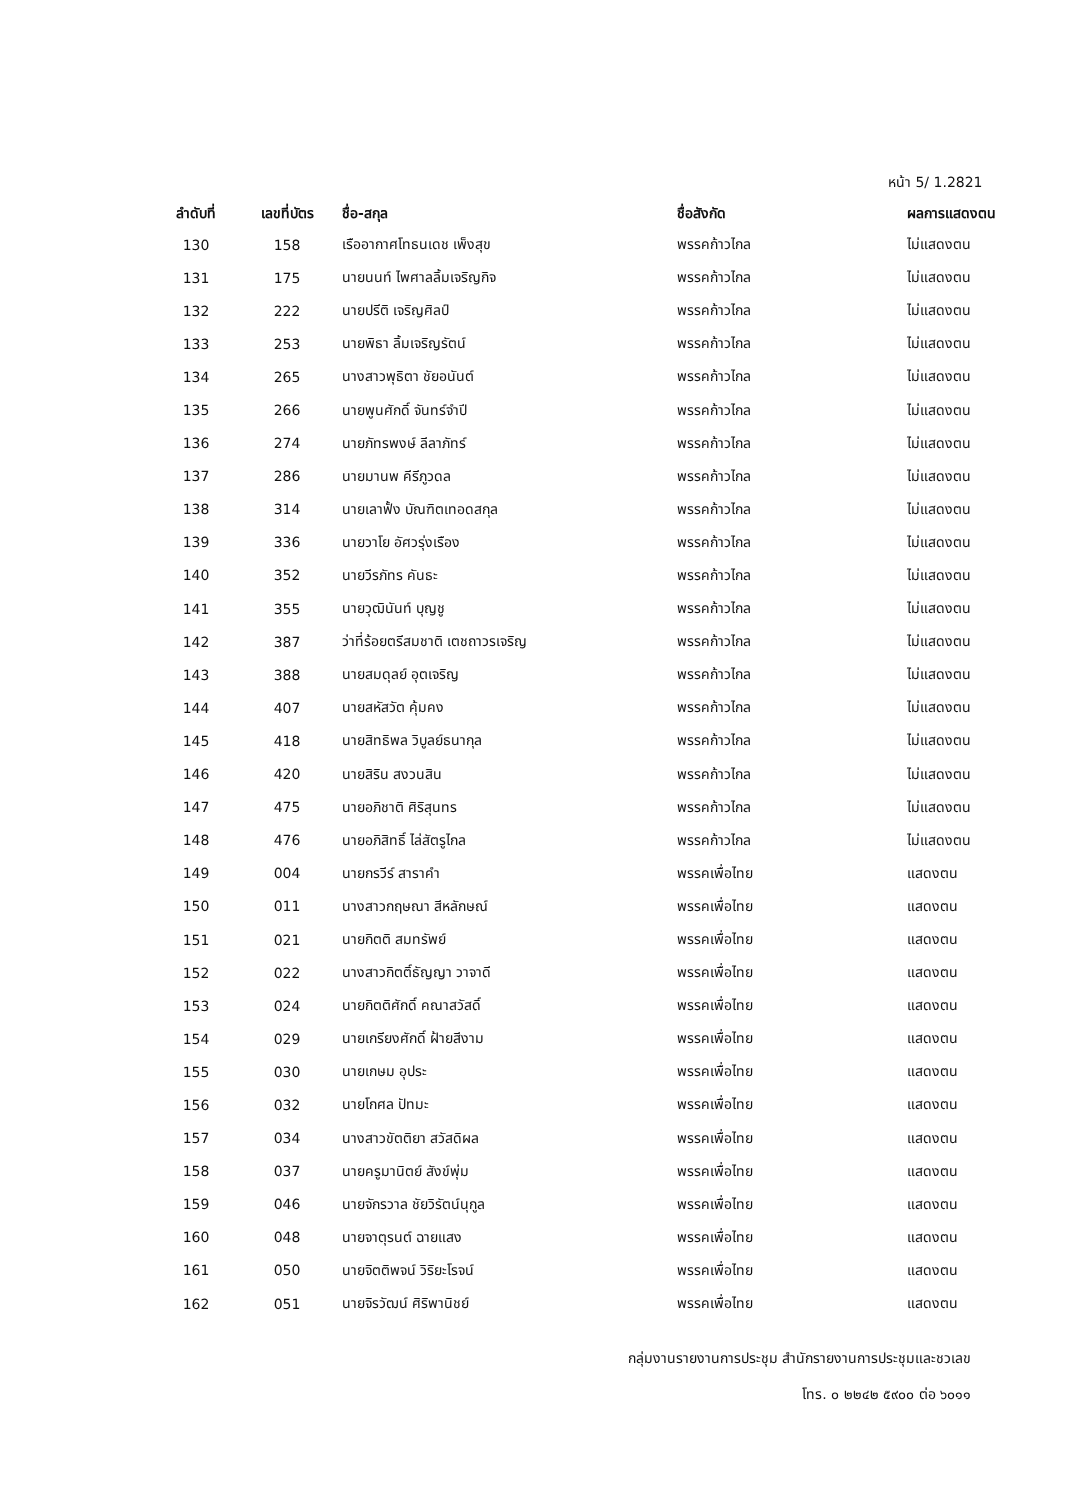หน้า 5/ 1.2821
| ลำดับที่ | เลขที่บัตร | ชื่อ-สกุล | ชื่อสังกัด | ผลการแสดงตน |
| --- | --- | --- | --- | --- |
| 130 | 158 | เรืออากาศโทธนเดช เพ็งสุข | พรรคก้าวไกล | ไม่แสดงตน |
| 131 | 175 | นายนนท์ ไพศาลลิ้มเจริญกิจ | พรรคก้าวไกล | ไม่แสดงตน |
| 132 | 222 | นายปรีติ เจริญศิลป์ | พรรคก้าวไกล | ไม่แสดงตน |
| 133 | 253 | นายพิธา ลิ้มเจริญรัตน์ | พรรคก้าวไกล | ไม่แสดงตน |
| 134 | 265 | นางสาวพุธิตา ชัยอนันต์ | พรรคก้าวไกล | ไม่แสดงตน |
| 135 | 266 | นายพูนศักดิ์ จันทร์จำปี | พรรคก้าวไกล | ไม่แสดงตน |
| 136 | 274 | นายภัทรพงษ์ ลีลาภัทร์ | พรรคก้าวไกล | ไม่แสดงตน |
| 137 | 286 | นายมานพ คีรีภูวดล | พรรคก้าวไกล | ไม่แสดงตน |
| 138 | 314 | นายเลาฟั้ง บัณฑิตเทอดสกุล | พรรคก้าวไกล | ไม่แสดงตน |
| 139 | 336 | นายวาโย อัศวรุ่งเรือง | พรรคก้าวไกล | ไม่แสดงตน |
| 140 | 352 | นายวีรภัทร คันธะ | พรรคก้าวไกล | ไม่แสดงตน |
| 141 | 355 | นายวุฒินันท์ บุญชู | พรรคก้าวไกล | ไม่แสดงตน |
| 142 | 387 | ว่าที่ร้อยตรีสมชาติ เตชถาวรเจริญ | พรรคก้าวไกล | ไม่แสดงตน |
| 143 | 388 | นายสมดุลย์ อุตเจริญ | พรรคก้าวไกล | ไม่แสดงตน |
| 144 | 407 | นายสหัสวัต คุ้มคง | พรรคก้าวไกล | ไม่แสดงตน |
| 145 | 418 | นายสิทธิพล วิบูลย์ธนากุล | พรรคก้าวไกล | ไม่แสดงตน |
| 146 | 420 | นายสิริน สงวนสิน | พรรคก้าวไกล | ไม่แสดงตน |
| 147 | 475 | นายอภิชาติ ศิริสุนทร | พรรคก้าวไกล | ไม่แสดงตน |
| 148 | 476 | นายอภิสิทธิ์ ไล่สัตรูไกล | พรรคก้าวไกล | ไม่แสดงตน |
| 149 | 004 | นายกรวีร์ สาราคำ | พรรคเพื่อไทย | แสดงตน |
| 150 | 011 | นางสาวกฤษณา สีหลักษณ์ | พรรคเพื่อไทย | แสดงตน |
| 151 | 021 | นายกิตติ สมทรัพย์ | พรรคเพื่อไทย | แสดงตน |
| 152 | 022 | นางสาวกิตติ์ธัญญา วาจาดี | พรรคเพื่อไทย | แสดงตน |
| 153 | 024 | นายกิตติศักดิ์ คณาสวัสดิ์ | พรรคเพื่อไทย | แสดงตน |
| 154 | 029 | นายเกรียงศักดิ์ ฝ้ายสีงาม | พรรคเพื่อไทย | แสดงตน |
| 155 | 030 | นายเกษม อุประ | พรรคเพื่อไทย | แสดงตน |
| 156 | 032 | นายโกศล ปัทมะ | พรรคเพื่อไทย | แสดงตน |
| 157 | 034 | นางสาวขัตติยา สวัสดิผล | พรรคเพื่อไทย | แสดงตน |
| 158 | 037 | นายครูมานิตย์ สังข์พุ่ม | พรรคเพื่อไทย | แสดงตน |
| 159 | 046 | นายจักรวาล ชัยวิรัตน์นุกูล | พรรคเพื่อไทย | แสดงตน |
| 160 | 048 | นายจาตุรนต์ ฉายแสง | พรรคเพื่อไทย | แสดงตน |
| 161 | 050 | นายจิตติพจน์ วิริยะโรจน์ | พรรคเพื่อไทย | แสดงตน |
| 162 | 051 | นายจิรวัฒน์ ศิริพานิชย์ | พรรคเพื่อไทย | แสดงตน |
กลุ่มงานรายงานการประชุม สำนักรายงานการประชุมและชวเลข
โทร. ๐ ๒๒๔๒ ๕๙๐๐ ต่อ ๖๐๑๑